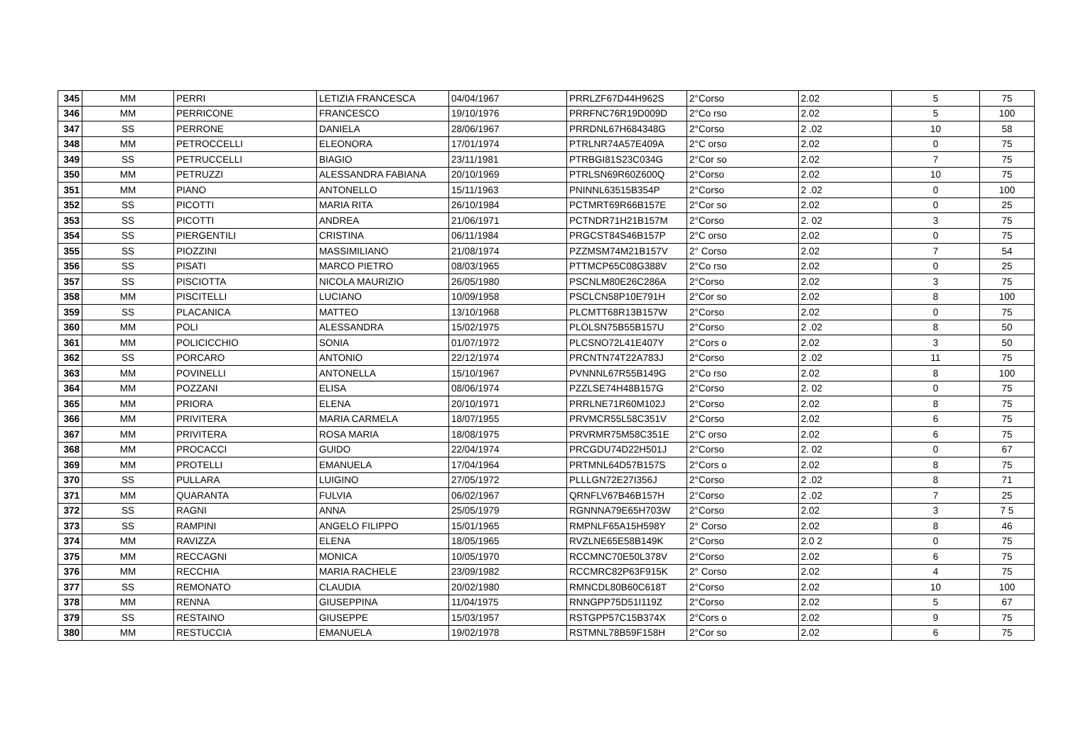| 345 | MM | PERRI | LETIZIA FRANCESCA | 04/04/1967 | PRRLZF67D44H962S | 2°Corso | 2.02 | 5 | 75 |
| 346 | MM | PERRICONE | FRANCESCO | 19/10/1976 | PRRFNC76R19D009D | 2°Co rso | 2.02 | 5 | 100 |
| 347 | SS | PERRONE | DANIELA | 28/06/1967 | PRRDNL67H684348G | 2°Corso | 2 .02 | 10 | 58 |
| 348 | MM | PETROCCELLI | ELEONORA | 17/01/1974 | PTRLNR74A57E409A | 2°C orso | 2.02 | 0 | 75 |
| 349 | SS | PETRUCCELLI | BIAGIO | 23/11/1981 | PTRBGI81S23C034G | 2°Cor so | 2.02 | 7 | 75 |
| 350 | MM | PETRUZZI | ALESSANDRA FABIANA | 20/10/1969 | PTRLSN69R60Z600Q | 2°Corso | 2.02 | 10 | 75 |
| 351 | MM | PIANO | ANTONELLO | 15/11/1963 | PNINNL63515B354P | 2°Corso | 2 .02 | 0 | 100 |
| 352 | SS | PICOTTI | MARIA RITA | 26/10/1984 | PCTMRT69R66B157E | 2°Cor so | 2.02 | 0 | 25 |
| 353 | SS | PICOTTI | ANDREA | 21/06/1971 | PCTNDR71H21B157M | 2°Corso | 2. 02 | 3 | 75 |
| 354 | SS | PIERGENTILI | CRISTINA | 06/11/1984 | PRGCST84S46B157P | 2°C orso | 2.02 | 0 | 75 |
| 355 | SS | PIOZZINI | MASSIMILIANO | 21/08/1974 | PZZMSM74M21B157V | 2° Corso | 2.02 | 7 | 54 |
| 356 | SS | PISATI | MARCO PIETRO | 08/03/1965 | PTTMCP65C08G388V | 2°Co rso | 2.02 | 0 | 25 |
| 357 | SS | PISCIOTTA | NICOLA MAURIZIO | 26/05/1980 | PSCNLM80E26C286A | 2°Corso | 2.02 | 3 | 75 |
| 358 | MM | PISCITELLI | LUCIANO | 10/09/1958 | PSCLCN58P10E791H | 2°Cor so | 2.02 | 8 | 100 |
| 359 | SS | PLACANICA | MATTEO | 13/10/1968 | PLCMTT68R13B157W | 2°Corso | 2.02 | 0 | 75 |
| 360 | MM | POLI | ALESSANDRA | 15/02/1975 | PLOLSN75B55B157U | 2°Corso | 2 .02 | 8 | 50 |
| 361 | MM | POLICICCHIO | SONIA | 01/07/1972 | PLCSNO72L41E407Y | 2°Cors o | 2.02 | 3 | 50 |
| 362 | SS | PORCARO | ANTONIO | 22/12/1974 | PRCNTN74T22A783J | 2°Corso | 2 .02 | 11 | 75 |
| 363 | MM | POVINELLI | ANTONELLA | 15/10/1967 | PVNNNL67R55B149G | 2°Co rso | 2.02 | 8 | 100 |
| 364 | MM | POZZANI | ELISA | 08/06/1974 | PZZLSE74H48B157G | 2°Corso | 2. 02 | 0 | 75 |
| 365 | MM | PRIORA | ELENA | 20/10/1971 | PRRLNE71R60M102J | 2°Corso | 2.02 | 8 | 75 |
| 366 | MM | PRIVITERA | MARIA CARMELA | 18/07/1955 | PRVMCR55L58C351V | 2°Corso | 2.02 | 6 | 75 |
| 367 | MM | PRIVITERA | ROSA MARIA | 18/08/1975 | PRVRMR75M58C351E | 2°C orso | 2.02 | 6 | 75 |
| 368 | MM | PROCACCI | GUIDO | 22/04/1974 | PRCGDU74D22H501J | 2°Corso | 2. 02 | 0 | 67 |
| 369 | MM | PROTELLI | EMANUELA | 17/04/1964 | PRTMNL64D57B157S | 2°Cors o | 2.02 | 8 | 75 |
| 370 | SS | PULLARA | LUIGINO | 27/05/1972 | PLLLGN72E27I356J | 2°Corso | 2 .02 | 8 | 71 |
| 371 | MM | QUARANTA | FULVIA | 06/02/1967 | QRNFLV67B46B157H | 2°Corso | 2 .02 | 7 | 25 |
| 372 | SS | RAGNI | ANNA | 25/05/1979 | RGNNNA79E65H703W | 2°Corso | 2.02 | 3 | 7 5 |
| 373 | SS | RAMPINI | ANGELO FILIPPO | 15/01/1965 | RMPNLF65A15H598Y | 2° Corso | 2.02 | 8 | 46 |
| 374 | MM | RAVIZZA | ELENA | 18/05/1965 | RVZLNE65E58B149K | 2°Corso | 2.0 2 | 0 | 75 |
| 375 | MM | RECCAGNI | MONICA | 10/05/1970 | RCCMNC70E50L378V | 2°Corso | 2.02 | 6 | 75 |
| 376 | MM | RECCHIA | MARIA RACHELE | 23/09/1982 | RCCMRC82P63F915K | 2° Corso | 2.02 | 4 | 75 |
| 377 | SS | REMONATO | CLAUDIA | 20/02/1980 | RMNCDL80B60C618T | 2°Corso | 2.02 | 10 | 100 |
| 378 | MM | RENNA | GIUSEPPINA | 11/04/1975 | RNNGPP75D51I119Z | 2°Corso | 2.02 | 5 | 67 |
| 379 | SS | RESTAINO | GIUSEPPE | 15/03/1957 | RSTGPP57C15B374X | 2°Cors o | 2.02 | 9 | 75 |
| 380 | MM | RESTUCCIA | EMANUELA | 19/02/1978 | RSTMNL78B59F158H | 2°Cor so | 2.02 | 6 | 75 |